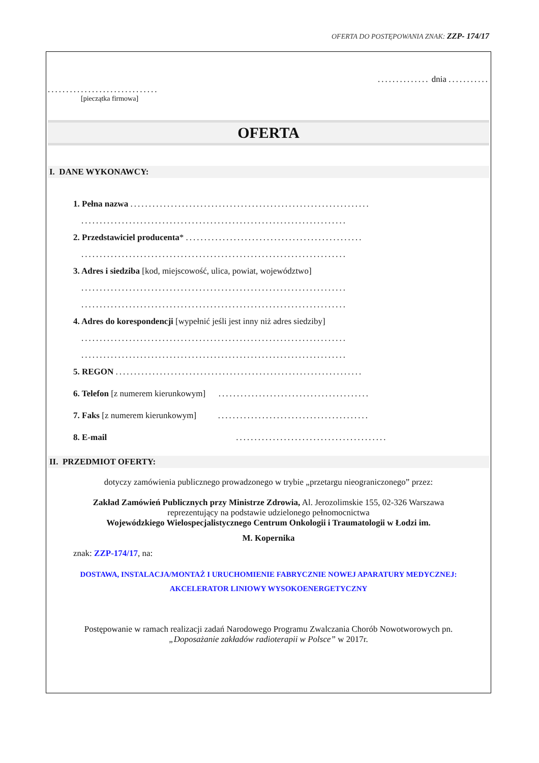OFERTA DO POSTĘPOWANIA ZNAK: ZZP- 174/17
.............. dnia ...........
..............................
[pieczątka firmowa]
OFERTA
I. DANE WYKONAWCY:
1. Pełna nazwa .................................................................
........................................................................
2. Przedstawiciel producenta* ................................................
........................................................................
3. Adres i siedziba [kod, miejscowość, ulica, powiat, województwo]
........................................................................
........................................................................
4. Adres do korespondencji [wypełnić jeśli jest inny niż adres siedziby]
........................................................................
........................................................................
5. REGON ...................................................................
6. Telefon [z numerem kierunkowym] .........................................
7. Faks [z numerem kierunkowym] .........................................
8. E-mail .........................................
II. PRZEDMIOT OFERTY:
dotyczy zamówienia publicznego prowadzonego w trybie „przetargu nieograniczonego” przez:
Zakład Zamówień Publicznych przy Ministrze Zdrowia, Al. Jerozolimskie 155, 02-326 Warszawa
reprezentujący na podstawie udzielonego pełnomocnictwa
Wojewódzkiego Wielospecjalistycznego Centrum Onkologii i Traumatologii w Łodzi im.
M. Kopernika
znak: ZZP-174/17, na:
DOSTAWA, INSTALACJA/MONTAŻ I URUCHOMIENIE FABRYCZNIE NOWEJ APARATURY MEDYCZNEJ:
AKCELERATOR LINIOWY WYSOKOENERGETYCZNY
Postępowanie w ramach realizacji zadań Narodowego Programu Zwalczania Chorób Nowotworowych pn.
„Doposażanie zakładów radioterapii w Polsce” w 2017r.